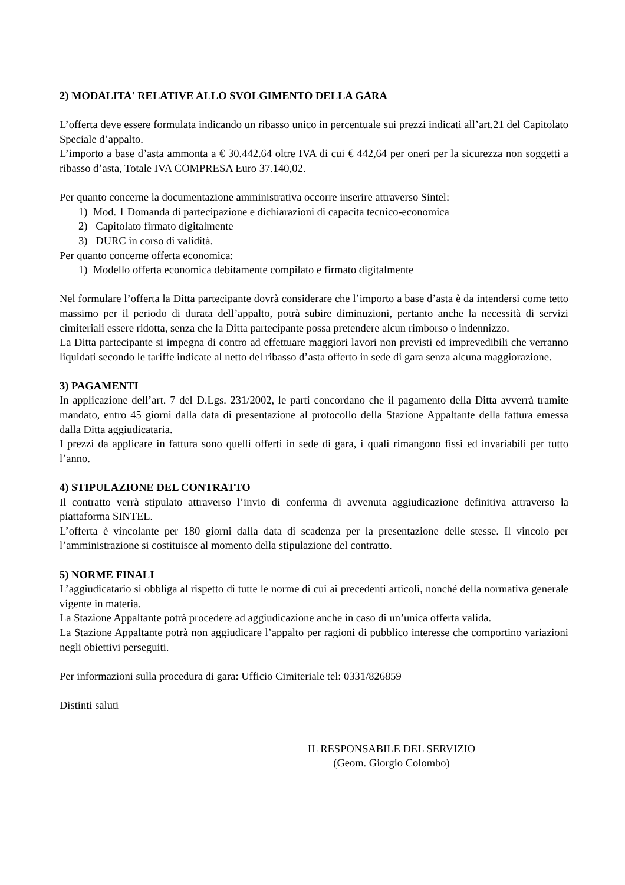2) MODALITA' RELATIVE ALLO SVOLGIMENTO DELLA GARA
L’offerta deve essere formulata indicando un ribasso unico in percentuale sui prezzi indicati all’art.21 del Capitolato Speciale d’appalto.
L’importo a base d’asta ammonta a € 30.442.64 oltre IVA di cui € 442,64 per oneri per la sicurezza non soggetti a ribasso d’asta, Totale IVA COMPRESA Euro 37.140,02.
Per quanto concerne la documentazione amministrativa occorre inserire attraverso Sintel:
1) Mod. 1 Domanda di partecipazione e dichiarazioni di capacita tecnico-economica
2) Capitolato firmato digitalmente
3) DURC in corso di validità.
Per quanto concerne offerta economica:
1) Modello offerta economica debitamente compilato e firmato digitalmente
Nel formulare l’offerta la Ditta partecipante dovrà considerare che l’importo a base d’asta è da intendersi come tetto massimo per il periodo di durata dell’appalto, potrà subire diminuzioni, pertanto anche la necessità di servizi cimiteriali essere ridotta, senza che la Ditta partecipante possa pretendere alcun rimborso o indennizzo.
La Ditta partecipante si impegna di contro ad effettuare maggiori lavori non previsti ed imprevedibili che verranno liquidati secondo le tariffe indicate al netto del ribasso d’asta offerto in sede di gara senza alcuna maggiorazione.
3) PAGAMENTI
In applicazione dell’art. 7 del D.Lgs. 231/2002, le parti concordano che il pagamento della Ditta avverrà tramite mandato, entro 45 giorni dalla data di presentazione al protocollo della Stazione Appaltante della fattura emessa dalla Ditta aggiudicataria.
I prezzi da applicare in fattura sono quelli offerti in sede di gara, i quali rimangono fissi ed invariabili per tutto l’anno.
4) STIPULAZIONE DEL CONTRATTO
Il contratto verrà stipulato attraverso l’invio di conferma di avvenuta aggiudicazione definitiva attraverso la piattaforma SINTEL.
L’offerta è vincolante per 180 giorni dalla data di scadenza per la presentazione delle stesse. Il vincolo per l’amministrazione si costituisce al momento della stipulazione del contratto.
5) NORME FINALI
L’aggiudicatario si obbliga al rispetto di tutte le norme di cui ai precedenti articoli, nonché della normativa generale vigente in materia.
La Stazione Appaltante potrà procedere ad aggiudicazione anche in caso di un’unica offerta valida.
La Stazione Appaltante potrà non aggiudicare l’appalto per ragioni di pubblico interesse che comportino variazioni negli obiettivi perseguiti.
Per informazioni sulla procedura di gara: Ufficio Cimiteriale tel: 0331/826859
Distinti saluti
IL RESPONSABILE DEL SERVIZIO
(Geom. Giorgio Colombo)